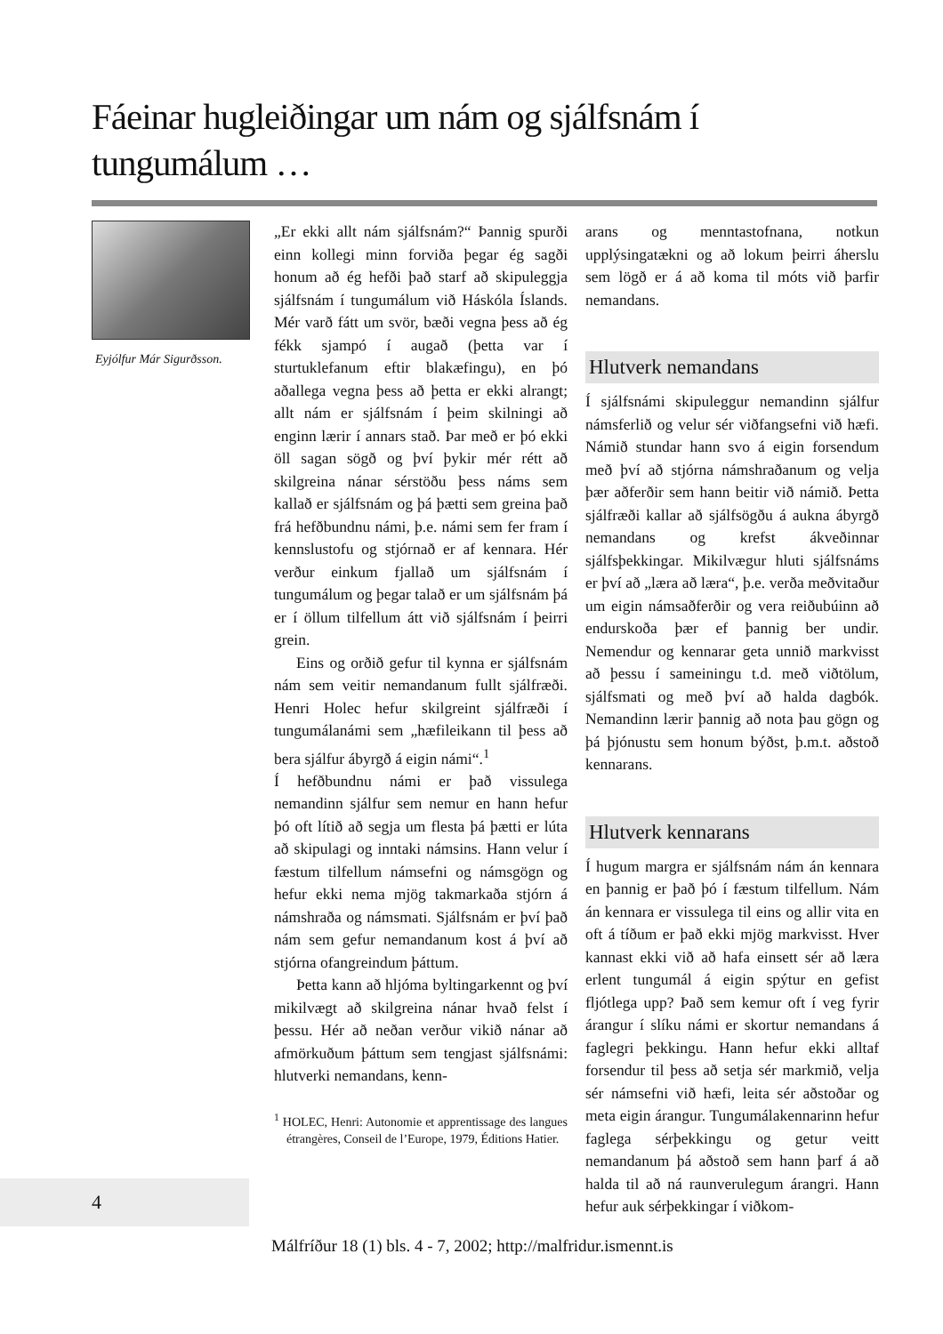Fáeinar hugleiðingar um nám og sjálfsnám í tungumálum …
Eyjólfur Már Sigurðsson.
„Er ekki allt nám sjálfsnám?“ Þannig spurði einn kollegi minn forviða þegar ég sagði honum að ég hefði það starf að skipuleggja sjálfsnám í tungumálum við Háskóla Íslands. Mér varð fátt um svör, bæði vegna þess að ég fékk sjampó í augað (þetta var í sturtuklefanum eftir blakæfingu), en þó aðallega vegna þess að þetta er ekki alrangt; allt nám er sjálfsnám í þeim skilningi að enginn lærir í annars stað. Þar með er þó ekki öll sagan sögð og því þykir mér rétt að skilgreina nánar sérstöðu þess náms sem kallað er sjálfsnám og þá þætti sem greina það frá hefðbundnu námi, þ.e. námi sem fer fram í kennslustofu og stjórnað er af kennara. Hér verður einkum fjallað um sjálfsnám í tungumálum og þegar talað er um sjálfsnám þá er í öllum tilfellum átt við sjálfsnám í þeirri grein.
Eins og orðið gefur til kynna er sjálfsnám nám sem veitir nemandanum fullt sjálfræði. Henri Holec hefur skilgreint sjálfræði í tungumálanámi sem „hæfileikann til þess að bera sjálfur ábyrgð á eigin námi“.<sup>1</sup>
Í hefðbundnu námi er það vissulega nemandinn sjálfur sem nemur en hann hefur þó oft lítið að segja um flesta þá þætti er lúta að skipulagi og inntaki námsins. Hann velur í fæstum tilfellum námsefni og námsgögn og hefur ekki nema mjög takmarkaða stjórn á námshraða og námsmati. Sjálfsnám er því það nám sem gefur nemandanum kost á því að stjórna ofangreindum þáttum.
Þetta kann að hljóma byltingarkennt og því mikilvægt að skilgreina nánar hvað felst í þessu. Hér að neðan verður vikið nánar að afmörkuðum þáttum sem tengjast sjálfsnámi: hlutverki nemandans, kenn-
<sup>1</sup> HOLEC, Henri: Autonomie et apprentissage des langues étrangères, Conseil de l’Europe, 1979, Éditions Hatier.
arans og menntastofnana, notkun upplýsingatækni og að lokum þeirri áherslu sem lögð er á að koma til móts við þarfir nemandans.
Hlutverk nemandans
Í sjálfsnámi skipuleggur nemandinn sjálfur námsferlið og velur sér viðfangsefni við hæfi. Námið stundar hann svo á eigin forsendum með því að stjórna námshraðanum og velja þær aðferðir sem hann beitir við námið. Þetta sjálfræði kallar að sjálfsögðu á aukna ábyrgð nemandans og krefst ákveðinnar sjálfsþekkingar. Mikilvægur hluti sjálfsnáms er því að „læra að læra“, þ.e. verða meðvitaður um eigin námsaðferðir og vera reiðubúinn að endurskoða þær ef þannig ber undir. Nemendur og kennarar geta unnið markvisst að þessu í sameiningu t.d. með viðtölum, sjálfsmati og með því að halda dagbók. Nemandinn lærir þannig að nota þau gögn og þá þjónustu sem honum býðst, þ.m.t. aðstoð kennarans.
Hlutverk kennarans
Í hugum margra er sjálfsnám nám án kennara en þannig er það þó í fæstum tilfellum. Nám án kennara er vissulega til eins og allir vita en oft á tíðum er það ekki mjög markvisst. Hver kannast ekki við að hafa einsett sér að læra erlent tungumál á eigin spýtur en gefist fljótlega upp? Það sem kemur oft í veg fyrir árangur í slíku námi er skortur nemandans á faglegri þekkingu. Hann hefur ekki alltaf forsendur til þess að setja sér markmið, velja sér námsefni við hæfi, leita sér aðstoðar og meta eigin árangur. Tungumálakennarinn hefur faglega sérþekkingu og getur veitt nemandanum þá aðstoð sem hann þarf á að halda til að ná raunverulegum árangri. Hann hefur auk sérþekkingar í viðkom-
4
Málfríður 18 (1) bls. 4 - 7, 2002; http://malfridur.ismennt.is